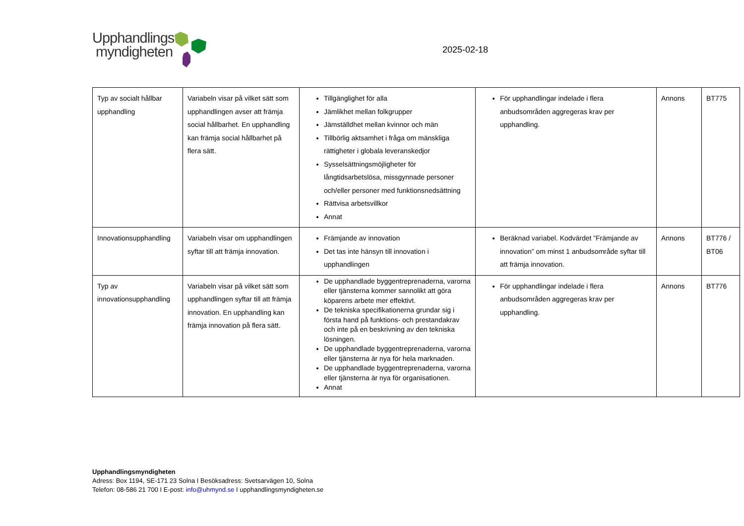Upphandlings
myndigheten
2025-02-18
| Typ av socialt hållbar upphandling | Variabeln visar på vilket sätt som upphandlingen avser att främja social hållbarhet. En upphandling kan främja social hållbarhet på flera sätt. | Tillgänglighet för alla Jämlikhet mellan folkgrupper Jämställdhet mellan kvinnor och män Tillbörlig aktsamhet i fråga om mänskliga rättigheter i globala leveranskedjor Sysselsättningsmöjligheter för långtidsarbetslösa, missgynnade personer och/eller personer med funktionsnedsättning Rättvisa arbetsvillkor Annat | För upphandlingar indelade i flera anbudsområden aggregeras krav per upphandling. | Annons | BT775 |
| Innovationsupphandling | Variabeln visar om upphandlingen syftar till att främja innovation. | Främjande av innovation Det tas inte hänsyn till innovation i upphandlingen | Beräknad variabel. Kodvärdet ”Främjande av innovation” om minst 1 anbudsområde syftar till att främja innovation. | Annons | BT776 / BT06 |
| Typ av innovationsupphandling | Variabeln visar på vilket sätt som upphandlingen syftar till att främja innovation. En upphandling kan främja innovation på flera sätt. | De upphandlade byggentreprenaderna, varorna eller tjänsterna kommer sannolikt att göra köparens arbete mer effektivt. De tekniska specifikationerna grundar sig i första hand på funktions- och prestandakrav och inte på en beskrivning av den tekniska lösningen. De upphandlade byggentreprenaderna, varorna eller tjänsterna är nya för hela marknaden. De upphandlade byggentreprenaderna, varorna eller tjänsterna är nya för organisationen. Annat | För upphandlingar indelade i flera anbudsområden aggregeras krav per upphandling. | Annons | BT776 |
Upphandlingsmyndigheten
Adress: Box 1194, SE-171 23 Solna I Besöksadress: Svetsarvägen 10, Solna
Telefon: 08-586 21 700 I E-post: info@uhmynd.se I upphandlingsmyndigheten.se